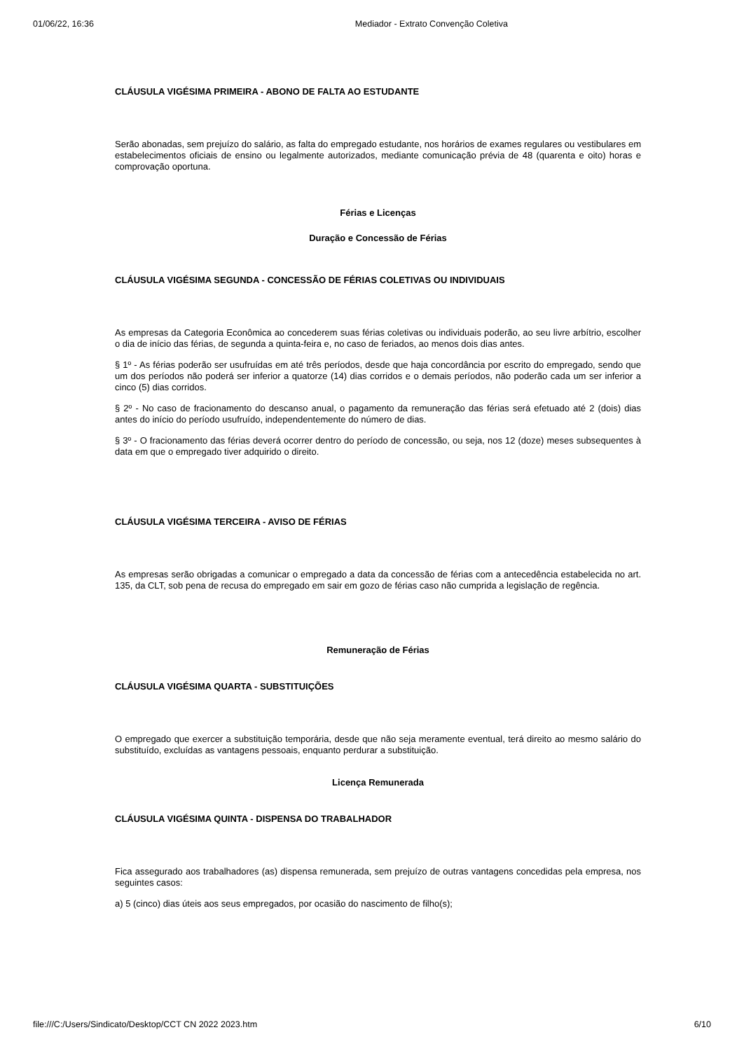01/06/22, 16:36 Mediador - Extrato Convenção Coletiva
CLÁUSULA VIGÉSIMA PRIMEIRA - ABONO DE FALTA AO ESTUDANTE
Serão abonadas, sem prejuízo do salário, as falta do empregado estudante, nos horários de exames regulares ou vestibulares em estabelecimentos oficiais de ensino ou legalmente autorizados, mediante comunicação prévia de 48 (quarenta e oito) horas e comprovação oportuna.
Férias e Licenças
Duração e Concessão de Férias
CLÁUSULA VIGÉSIMA SEGUNDA - CONCESSÃO DE FÉRIAS COLETIVAS OU INDIVIDUAIS
As empresas da Categoria Econômica ao concederem suas férias coletivas ou individuais poderão, ao seu livre arbítrio, escolher o dia de início das férias, de segunda a quinta-feira e, no caso de feriados, ao menos dois dias antes.
§ 1º - As férias poderão ser usufruídas em até três períodos, desde que haja concordância por escrito do empregado, sendo que um dos períodos não poderá ser inferior a quatorze (14) dias corridos e o demais períodos, não poderão cada um ser inferior a cinco (5) dias corridos.
§ 2º - No caso de fracionamento do descanso anual, o pagamento da remuneração das férias será efetuado até 2 (dois) dias antes do início do período usufruído, independentemente do número de dias.
§ 3º - O fracionamento das férias deverá ocorrer dentro do período de concessão, ou seja, nos 12 (doze) meses subsequentes à data em que o empregado tiver adquirido o direito.
CLÁUSULA VIGÉSIMA TERCEIRA - AVISO DE FÉRIAS
As empresas serão obrigadas a comunicar o empregado a data da concessão de férias com a antecedência estabelecida no art. 135, da CLT, sob pena de recusa do empregado em sair em gozo de férias caso não cumprida a legislação de regência.
Remuneração de Férias
CLÁUSULA VIGÉSIMA QUARTA - SUBSTITUIÇÕES
O empregado que exercer a substituição temporária, desde que não seja meramente eventual, terá direito ao mesmo salário do substituído, excluídas as vantagens pessoais, enquanto perdurar a substituição.
Licença Remunerada
CLÁUSULA VIGÉSIMA QUINTA - DISPENSA DO TRABALHADOR
Fica assegurado aos trabalhadores (as) dispensa remunerada, sem prejuízo de outras vantagens concedidas pela empresa, nos seguintes casos:
a) 5 (cinco) dias úteis aos seus empregados, por ocasião do nascimento de filho(s);
file:///C:/Users/Sindicato/Desktop/CCT CN 2022 2023.htm 6/10